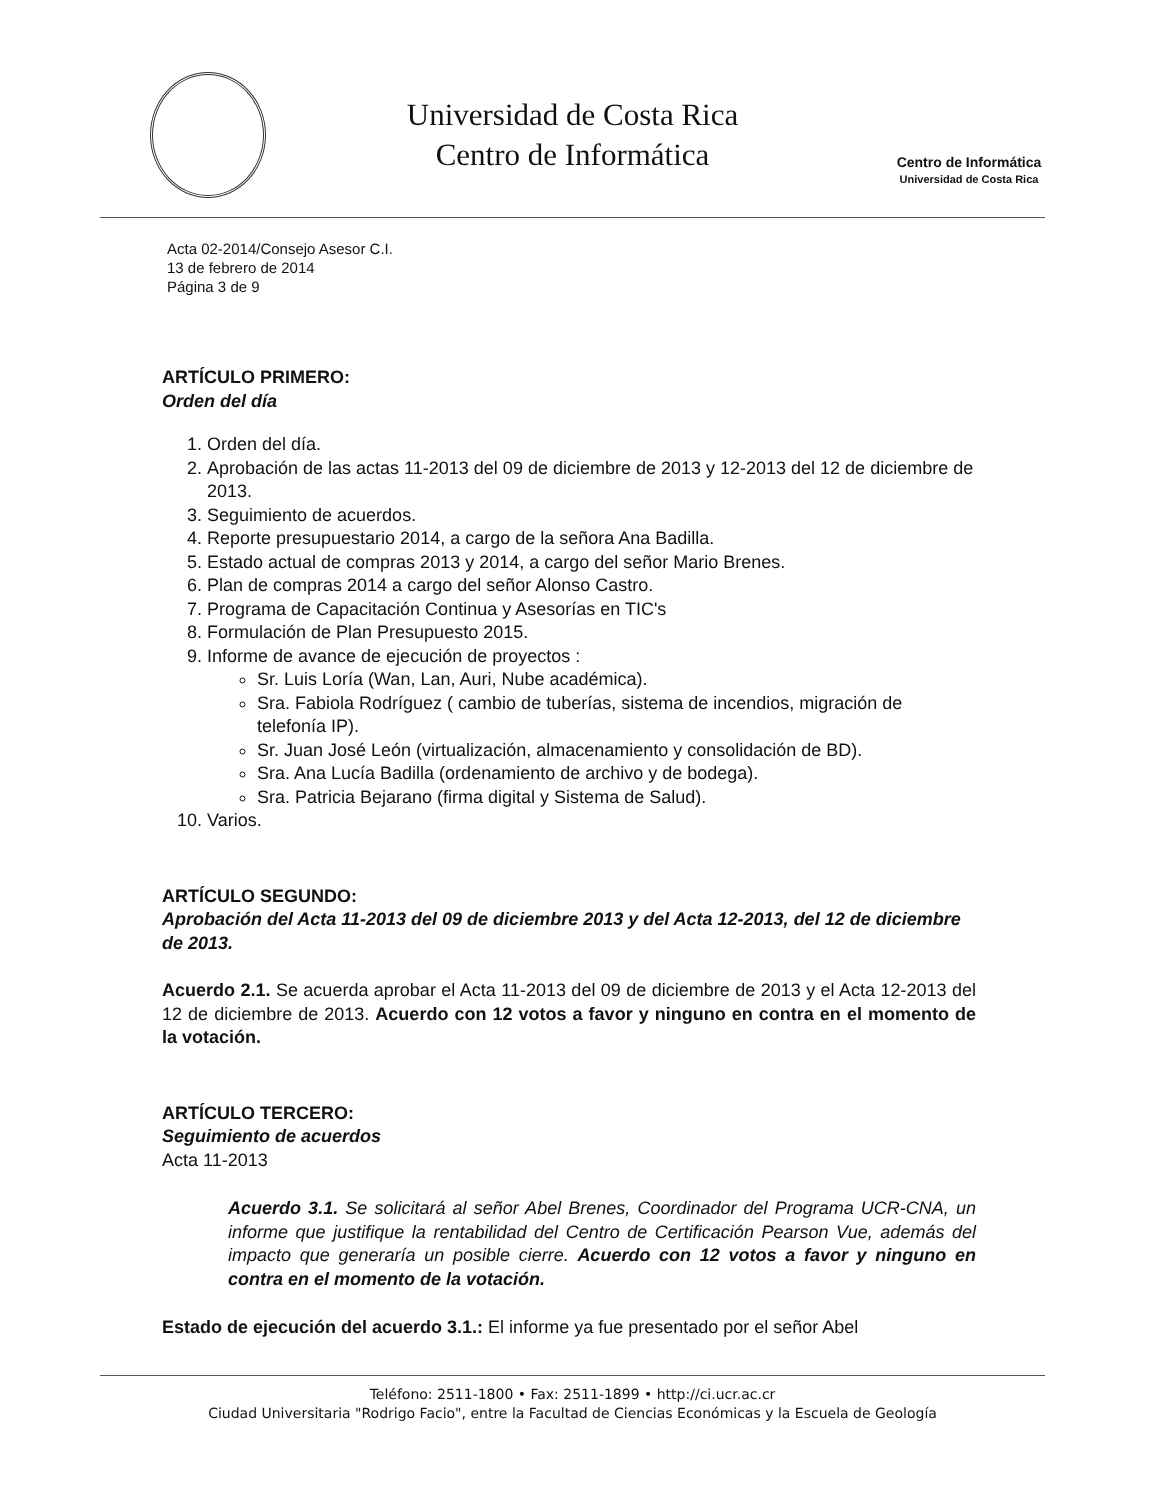Universidad de Costa Rica
Centro de Informática
Centro de Informática
Universidad de Costa Rica
Acta 02-2014/Consejo Asesor C.I.
13 de febrero de 2014
Página 3 de 9
ARTÍCULO PRIMERO:
Orden del día
1. Orden del día.
2. Aprobación de las actas 11-2013 del 09 de diciembre de 2013 y 12-2013 del 12 de diciembre de 2013.
3. Seguimiento de acuerdos.
4. Reporte presupuestario 2014, a cargo de la señora Ana Badilla.
5. Estado actual de compras 2013 y 2014, a cargo del señor Mario Brenes.
6. Plan de compras 2014 a cargo del señor Alonso Castro.
7. Programa de Capacitación Continua y Asesorías en TIC's
8. Formulación de Plan Presupuesto 2015.
9. Informe de avance de ejecución de proyectos :
Sr. Luis Loría (Wan, Lan, Auri, Nube académica).
Sra. Fabiola Rodríguez ( cambio de tuberías, sistema de incendios, migración de telefonía IP).
Sr. Juan José León (virtualización, almacenamiento y consolidación de BD).
Sra. Ana Lucía Badilla (ordenamiento de archivo y de bodega).
Sra. Patricia Bejarano (firma digital y Sistema de Salud).
10. Varios.
ARTÍCULO SEGUNDO:
Aprobación del Acta 11-2013 del 09 de diciembre 2013 y del Acta 12-2013, del 12 de diciembre de 2013.
Acuerdo 2.1. Se acuerda aprobar el Acta 11-2013 del 09 de diciembre de 2013 y el Acta 12-2013 del 12 de diciembre de 2013. Acuerdo con 12 votos a favor y ninguno en contra en el momento de la votación.
ARTÍCULO TERCERO:
Seguimiento de acuerdos
Acta 11-2013
Acuerdo 3.1. Se solicitará al señor Abel Brenes, Coordinador del Programa UCR-CNA, un informe que justifique la rentabilidad del Centro de Certificación Pearson Vue, además del impacto que generaría un posible cierre. Acuerdo con 12 votos a favor y ninguno en contra en el momento de la votación.
Estado de ejecución del acuerdo 3.1.: El informe ya fue presentado por el señor Abel
Teléfono: 2511-1800 • Fax: 2511-1899 • http://ci.ucr.ac.cr
Ciudad Universitaria "Rodrigo Facio", entre la Facultad de Ciencias Económicas y la Escuela de Geología